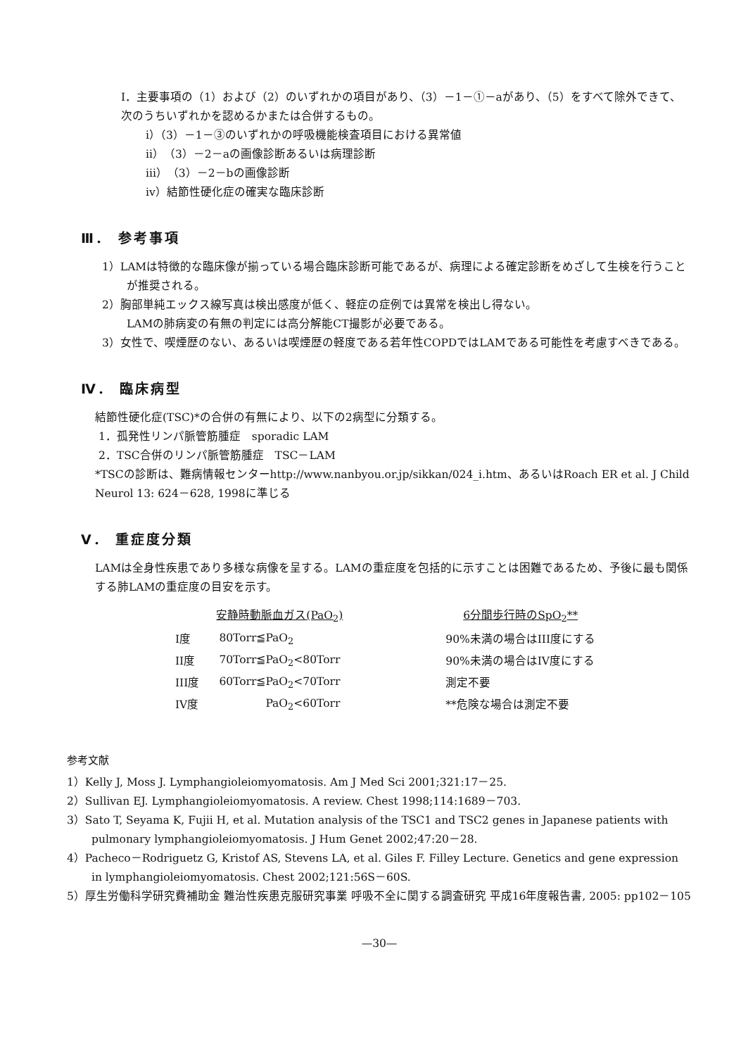I．主要事項の（1）および（2）のいずれかの項目があり、（3）－1－①－aがあり、（5）をすべて除外できて、次のうちいずれかを認めるかまたは合併するもの。
i）（3）－1－③のいずれかの呼吸機能検査項目における異常値
ii）（3）－2－aの画像診断あるいは病理診断
iii）（3）－2－bの画像診断
iv）結節性硬化症の確実な臨床診断
Ⅲ． 参考事項
1）LAMは特徴的な臨床像が揃っている場合臨床診断可能であるが、病理による確定診断をめざして生検を行うことが推奨される。
2）胸部単純エックス線写真は検出感度が低く、軽症の症例では異常を検出し得ない。
LAMの肺病変の有無の判定には高分解能CT撮影が必要である。
3）女性で、喫煙歴のない、あるいは喫煙歴の軽度である若年性COPDではLAMである可能性を考慮すべきである。
Ⅳ． 臨床病型
結節性硬化症(TSC)*の合併の有無により、以下の2病型に分類する。
1．孤発性リンパ脈管筋腫症　sporadic LAM
2．TSC合併のリンパ脈管筋腫症　TSC－LAM
*TSCの診断は、難病情報センターhttp://www.nanbyou.or.jp/sikkan/024_i.htm、あるいはRoach ER et al. J Child Neurol 13: 624－628, 1998に準じる
Ⅴ． 重症度分類
LAMは全身性疾患であり多様な病像を呈する。LAMの重症度を包括的に示すことは困難であるため、予後に最も関係する肺LAMの重症度の目安を示す。
| | 安静時動脈血ガス(PaO<sub>2</sub>) | | 6分間歩行時のSpO<sub>2</sub>** |
| --- | --- | --- | --- |
| I度 | 80Torr≦PaO<sub>2</sub> | | 90%未満の場合はIII度にする |
| II度 | 70Torr≦PaO<sub>2</sub><80Torr | | 90%未満の場合はIV度にする |
| III度 | 60Torr≦PaO<sub>2</sub><70Torr | | 測定不要 |
| IV度 | PaO<sub>2</sub><60Torr | | **危険な場合は測定不要 |
参考文献
1）Kelly J, Moss J. Lymphangioleiomyomatosis. Am J Med Sci 2001;321:17－25.
2）Sullivan EJ. Lymphangioleiomyomatosis. A review. Chest 1998;114:1689－703.
3）Sato T, Seyama K, Fujii H, et al. Mutation analysis of the TSC1 and TSC2 genes in Japanese patients with pulmonary lymphangioleiomyomatosis. J Hum Genet 2002;47:20－28.
4）Pacheco－Rodriguetz G, Kristof AS, Stevens LA, et al. Giles F. Filley Lecture. Genetics and gene expression in lymphangioleiomyomatosis. Chest 2002;121:56S－60S.
5）厚生労働科学研究費補助金 難治性疾患克服研究事業 呼吸不全に関する調査研究 平成16年度報告書, 2005: pp102－105
—30—